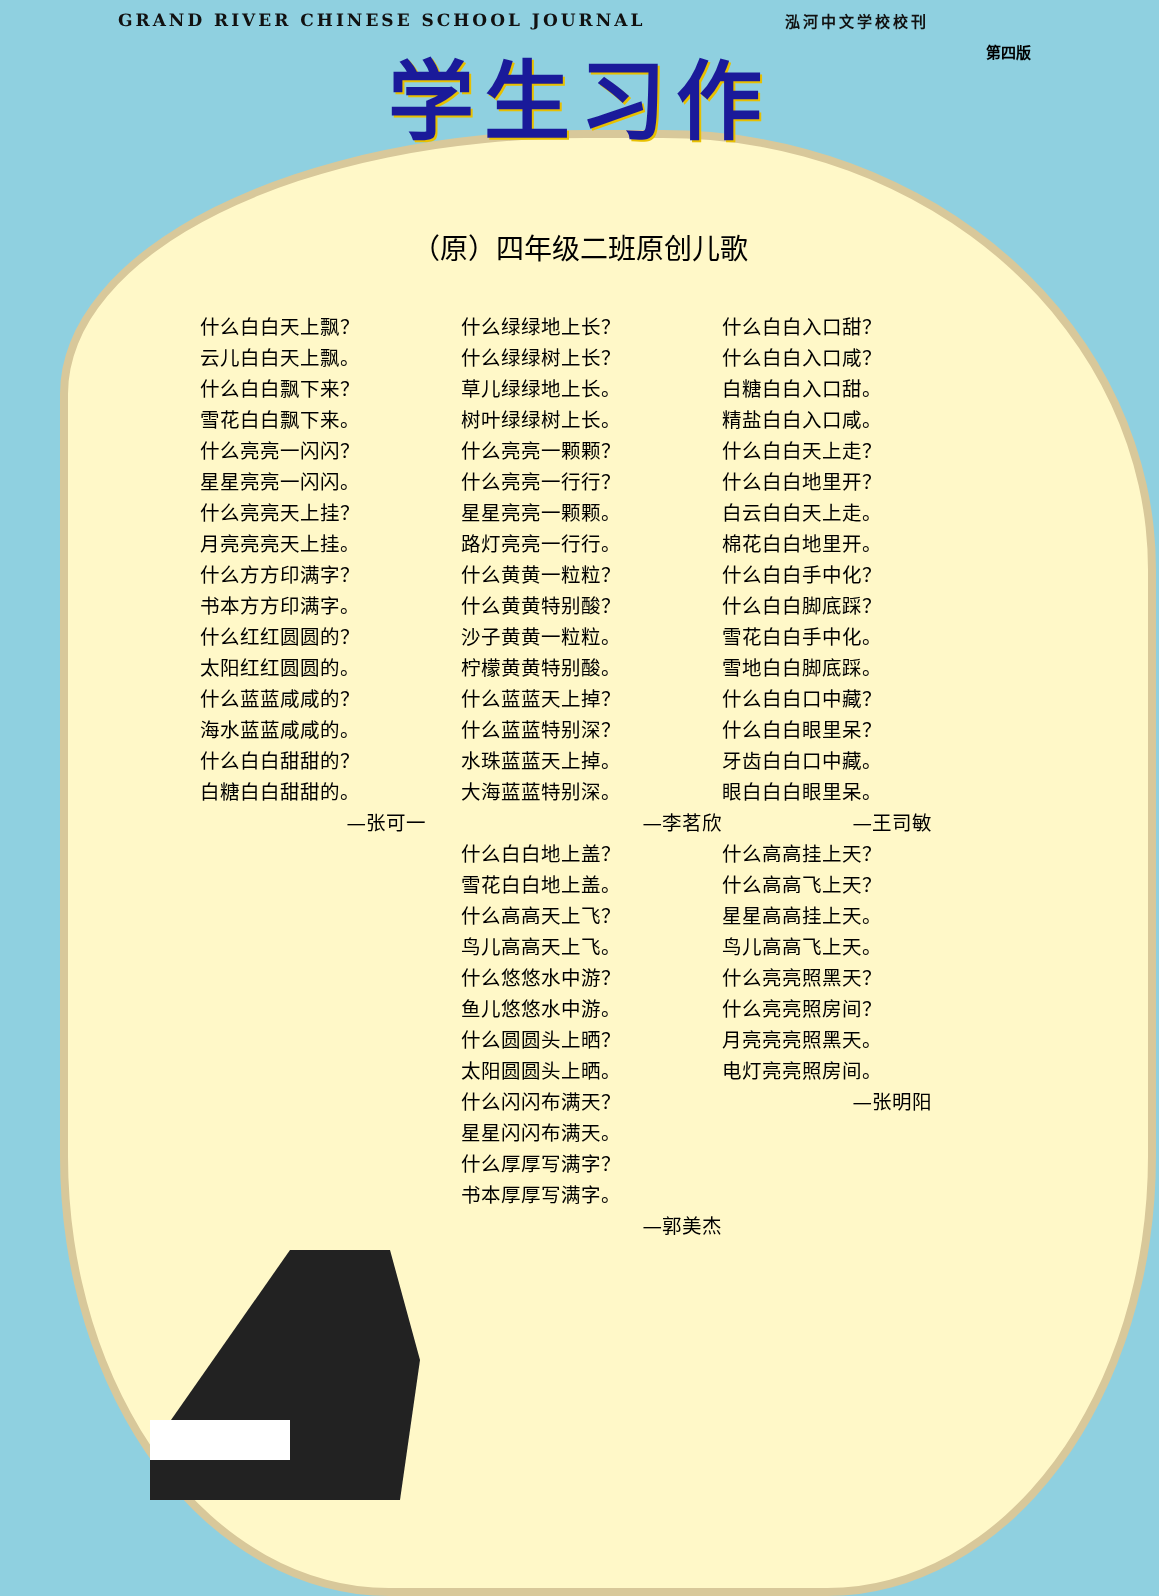GRAND RIVER CHINESE SCHOOL JOURNAL 泓河中文学校校刊
第四版
学生习作
（原）四年级二班原创儿歌
什么白白天上飘？
云儿白白天上飘。
什么白白飘下来？
雪花白白飘下来。
什么亮亮一闪闪？
星星亮亮一闪闪。
什么亮亮天上挂？
月亮亮亮天上挂。
什么方方印满字？
书本方方印满字。
什么红红圆圆的？
太阳红红圆圆的。
什么蓝蓝咸咸的？
海水蓝蓝咸咸的。
什么白白甜甜的？
白糖白白甜甜的。
—张可一
什么绿绿地上长？
什么绿绿树上长？
草儿绿绿地上长。
树叶绿绿树上长。
什么亮亮一颗颗？
什么亮亮一行行？
星星亮亮一颗颗。
路灯亮亮一行行。
什么黄黄一粒粒？
什么黄黄特别酸？
沙子黄黄一粒粒。
柠檬黄黄特别酸。
什么蓝蓝天上掉？
什么蓝蓝特别深？
水珠蓝蓝天上掉。
大海蓝蓝特别深。
—李茗欣
什么白白地上盖？
雪花白白地上盖。
什么高高天上飞？
鸟儿高高天上飞。
什么悠悠水中游？
鱼儿悠悠水中游。
什么圆圆头上晒？
太阳圆圆头上晒。
什么闪闪布满天？
星星闪闪布满天。
什么厚厚写满字？
书本厚厚写满字。
—郭美杰
什么白白入口甜？
什么白白入口咸？
白糖白白入口甜。
精盐白白入口咸。
什么白白天上走？
什么白白地里开？
白云白白天上走。
棉花白白地里开。
什么白白手中化？
什么白白脚底踩？
雪花白白手中化。
雪地白白脚底踩。
什么白白口中藏？
什么白白眼里呆？
牙齿白白口中藏。
眼白白白眼里呆。
—王司敏
什么高高挂上天？
什么高高飞上天？
星星高高挂上天。
鸟儿高高飞上天。
什么亮亮照黑天？
什么亮亮照房间？
月亮亮亮照黑天。
电灯亮亮照房间。
—张明阳